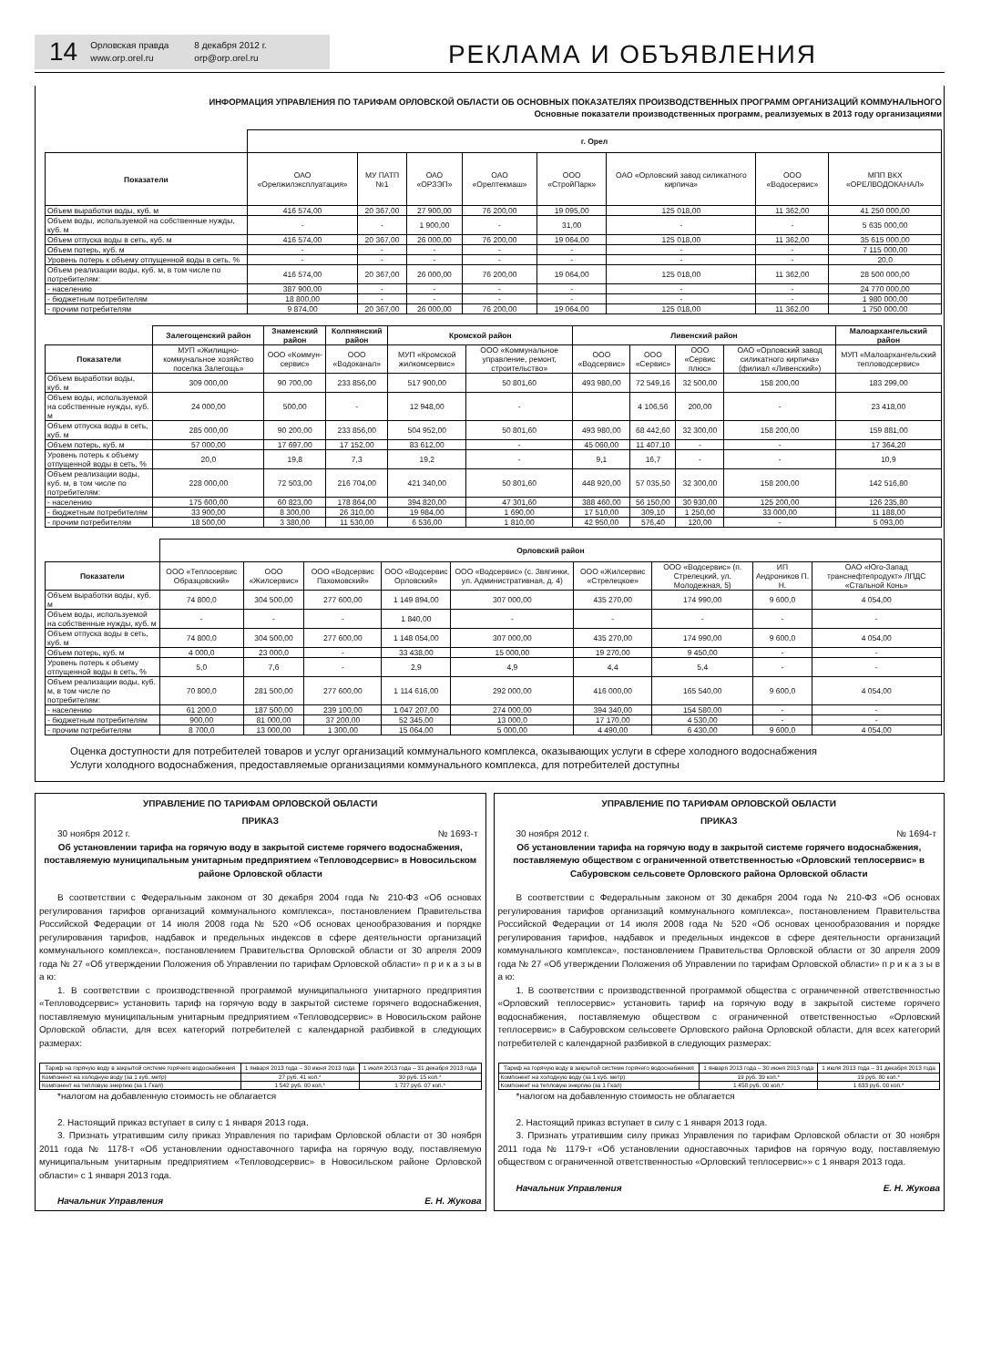14
Орловская правда
www.orp.orel.ru
8 декабря 2012 г.
orp@orp.orel.ru
РЕКЛАМА И ОБЪЯВЛЕНИЯ
ИНФОРМАЦИЯ УПРАВЛЕНИЯ ПО ТАРИФАМ ОРЛОВСКОЙ ОБЛАСТИ ОБ ОСНОВНЫХ ПОКАЗАТЕЛЯХ ПРОИЗВОДСТВЕННЫХ ПРОГРАММ ОРГАНИЗАЦИЙ КОММУНАЛЬНОГО
Основные показатели производственных программ, реализуемых в 2013 году организациями
| | г. Орел | | | | | | | |
| Показатели | ОАО «Орелжилэксплуатация» | МУ ПАТП №1 | ОАО «ОРЗЭП» | ОАО «Орелтекмаш» | ООО «СтройПарк» | ОАО «Орловский завод силикатного кирпича» | ООО «Водосервис» | МПП ВКХ «ОРЕЛВОДОКАНАЛ» |
| Объем выработки воды, куб. м | 416 574,00 | 20 367,00 | 27 900,00 | 76 200,00 | 19 095,00 | 125 018,00 | 11 362,00 | 41 250 000,00 |
| Объем воды, используемой на собственные нужды, куб. м | - | - | 1 900,00 | - | 31,00 | - | - | 5 635 000,00 |
| Объем отпуска воды в сеть, куб. м | 416 574,00 | 20 367,00 | 26 000,00 | 76 200,00 | 19 064,00 | 125 018,00 | 11 362,00 | 35 615 000,00 |
| Объем потерь, куб. м | - | - | - | - | - | - | - | 7 115 000,00 |
| Уровень потерь к объему отпущенной воды в сеть, % | - | - | - | - | - | - | - | 20,0 |
| Объем реализации воды, куб. м, в том числе по потребителям: | 416 574,00 | 20 367,00 | 26 000,00 | 76 200,00 | 19 064,00 | 125 018,00 | 11 362,00 | 28 500 000,00 |
| - населению | 387 900,00 | - | - | - | - | - | - | 24 770 000,00 |
| - бюджетным потребителям | 18 800,00 | - | - | - | - | - | - | 1 980 000,00 |
| - прочим потребителям | 9 874,00 | 20 367,00 | 26 000,00 | 76 200,00 | 19 064,00 | 125 018,00 | 11 362,00 | 1 750 000,00 |
| | Залегощенский район | Знаменский район | Колпнянский район | Кромской район | | Ливенский район | | | | Малоархангельский район |
| Показатели | МУП «Жилищно-коммунальное хозяйство поселка Залегощь» | ООО «Коммун-сервис» | ООО «Водоканал» | МУП «Кромской жилкомсервис» | ООО «Коммунальное управление, ремонт, строительство» | ООО «Водсервис» | ООО «Сервис» | ООО «Сервис плюс» | ОАО «Орловский завод силикатного кирпича» (филиал «Ливенский») | МУП «Малоархангельский тепловодсервис» |
| Объем выработки воды, куб. м | 309 000,00 | 90 700,00 | 233 856,00 | 517 900,00 | 50 801,60 | 493 980,00 | 72 549,16 | 32 500,00 | 158 200,00 | 183 299,00 |
| Объем воды, используемой на собственные нужды, куб. м | 24 000,00 | 500,00 | - | 12 948,00 | - | | 4 106,56 | 200,00 | - | 23 418,00 |
| Объем отпуска воды в сеть, куб. м | 285 000,00 | 90 200,00 | 233 856,00 | 504 952,00 | 50 801,60 | 493 980,00 | 68 442,60 | 32 300,00 | 158 200,00 | 159 881,00 |
| Объем потерь, куб. м | 57 000,00 | 17 697,00 | 17 152,00 | 83 612,00 | - | 45 060,00 | 11 407,10 | - | - | 17 364,20 |
| Уровень потерь к объему отпущенной воды в сеть, % | 20,0 | 19,8 | 7,3 | 19,2 | - | 9,1 | 16,7 | - | - | 10,9 |
| Объем реализации воды, куб. м, в том числе по потребителям: | 228 000,00 | 72 503,00 | 216 704,00 | 421 340,00 | 50 801,60 | 448 920,00 | 57 035,50 | 32 300,00 | 158 200,00 | 142 516,80 |
| - населению | 175 600,00 | 60 823,00 | 178 864,00 | 394 820,00 | 47 301,60 | 388 460,00 | 56 150,00 | 30 930,00 | 125 200,00 | 126 235,80 |
| - бюджетным потребителям | 33 900,00 | 8 300,00 | 26 310,00 | 19 984,00 | 1 690,00 | 17 510,00 | 309,10 | 1 250,00 | 33 000,00 | 11 188,00 |
| - прочим потребителям | 18 500,00 | 3 380,00 | 11 530,00 | 6 536,00 | 1 810,00 | 42 950,00 | 576,40 | 120,00 | - | 5 093,00 |
| | Орловский район | | | | | | | | |
| Показатели | ООО «Теплосервис Образцовский» | ООО «Жилсервис» | ООО «Водсервис Пахомовский» | ООО «Водсервис Орловский» | ООО «Водсервис» (с. Звягинки, ул. Административная, д. 4) | ООО «Жилсервис «Стрелецкое» | ООО «Водсервис» (п. Стрелецкий, ул. Молодежная, 5) | ИП Андроников П. Н. | ОАО «Юго-Запад транснефтепродукт» ЛПДС «Стальной Конь» |
| Объем выработки воды, куб. м | 74 800,0 | 304 500,00 | 277 600,00 | 1 149 894,00 | 307 000,00 | 435 270,00 | 174 990,00 | 9 600,0 | 4 054,00 |
| Объем воды, используемой на собственные нужды, куб. м | - | - | - | 1 840,00 | - | - | - | - | - |
| Объем отпуска воды в сеть, куб. м | 74 800,0 | 304 500,00 | 277 600,00 | 1 148 054,00 | 307 000,00 | 435 270,00 | 174 990,00 | 9 600,0 | 4 054,00 |
| Объем потерь, куб. м | 4 000,0 | 23 000,0 | - | 33 438,00 | 15 000,00 | 19 270,00 | 9 450,00 | - | - |
| Уровень потерь к объему отпущенной воды в сеть, % | 5,0 | 7,6 | - | 2,9 | 4,9 | 4,4 | 5,4 | - | - |
| Объем реализации воды, куб. м, в том числе по потребителям: | 70 800,0 | 281 500,00 | 277 600,00 | 1 114 616,00 | 292 000,00 | 416 000,00 | 165 540,00 | 9 600,0 | 4 054,00 |
| - населению | 61 200,0 | 187 500,00 | 239 100,00 | 1 047 207,00 | 274 000,00 | 394 340,00 | 154 580,00 | - | - |
| - бюджетным потребителям | 900,00 | 81 000,00 | 37 200,00 | 52 345,00 | 13 000,0 | 17 170,00 | 4 530,00 | - | - |
| - прочим потребителям | 8 700,0 | 13 000,00 | 1 300,00 | 15 064,00 | 5 000,00 | 4 490,00 | 6 430,00 | 9 600,0 | 4 054,00 |
Оценка доступности для потребителей товаров и услуг организаций коммунального комплекса, оказывающих услуги в сфере холодного водоснабжения
Услуги холодного водоснабжения, предоставляемые организациями коммунального комплекса, для потребителей доступны
УПРАВЛЕНИЕ ПО ТАРИФАМ ОРЛОВСКОЙ ОБЛАСТИ
ПРИКАЗ
30 ноября 2012 г. № 1693-т
Об установлении тарифа на горячую воду в закрытой системе горячего водоснабжения, поставляемую муниципальным унитарным предприятием «Тепловодсервис» в Новосильском районе Орловской области
В соответствии с Федеральным законом от 30 декабря 2004 года № 210-ФЗ «Об основах регулирования тарифов организаций коммунального комплекса», постановлением Правительства Российской Федерации от 14 июля 2008 года № 520 «Об основах ценообразования и порядке регулирования тарифов, надбавок и предельных индексов в сфере деятельности организаций коммунального комплекса», постановлением Правительства Орловской области от 30 апреля 2009 года № 27 «Об утверждении Положения об Управлении по тарифам Орловской области» п р и к а з ы в а ю:
1. В соответствии с производственной программой муниципального унитарного предприятия «Тепловодсервис» установить тариф на горячую воду в закрытой системе горячего водоснабжения, поставляемую муниципальным унитарным предприятием «Тепловодсервис» в Новосильском районе Орловской области, для всех категорий потребителей с календарной разбивкой в следующих размерах:
| Тариф на горячую воду в закрытой системе горячего водоснабжения | 1 января 2013 года – 30 июня 2013 года | 1 июля 2013 года – 31 декабря 2013 года |
| --- | --- | --- |
| Компонент на холодную воду (за 1 куб. метр) | 27 руб. 41 коп.* | 30 руб. 15 коп.* |
| Компонент на тепловую энергию (за 1 Гкал) | 1 542 руб. 00 коп.* | 1 727 руб. 07 коп.* |
*налогом на добавленную стоимость не облагается
2. Настоящий приказ вступает в силу с 1 января 2013 года.
3. Признать утратившим силу приказ Управления по тарифам Орловской области от 30 ноября 2011 года № 1178-т «Об установлении одноставочного тарифа на горячую воду, поставляемую муниципальным унитарным предприятием «Тепловодсервис» в Новосильском районе Орловской области» с 1 января 2013 года.
Начальник Управления Е. Н. Жукова
УПРАВЛЕНИЕ ПО ТАРИФАМ ОРЛОВСКОЙ ОБЛАСТИ
ПРИКАЗ
30 ноября 2012 г. № 1694-т
Об установлении тарифа на горячую воду в закрытой системе горячего водоснабжения, поставляемую обществом с ограниченной ответственностью «Орловский теплосервис» в Сабуровском сельсовете Орловского района Орловской области
В соответствии с Федеральным законом от 30 декабря 2004 года № 210-ФЗ «Об основах регулирования тарифов организаций коммунального комплекса», постановлением Правительства Российской Федерации от 14 июля 2008 года № 520 «Об основах ценообразования и порядке регулирования тарифов, надбавок и предельных индексов в сфере деятельности организаций коммунального комплекса», постановлением Правительства Орловской области от 30 апреля 2009 года № 27 «Об утверждении Положения об Управлении по тарифам Орловской области» п р и к а з ы в а ю:
1. В соответствии с производственной программой общества с ограниченной ответственностью «Орловский теплосервис» установить тариф на горячую воду в закрытой системе горячего водоснабжения, поставляемую обществом с ограниченной ответственностью «Орловский теплосервис» в Сабуровском сельсовете Орловского района Орловской области, для всех категорий потребителей с календарной разбивкой в следующих размерах:
| Тариф на горячую воду в закрытой системе горячего водоснабжения | 1 января 2013 года – 30 июня 2013 года | 1 июля 2013 года – 31 декабря 2013 года |
| --- | --- | --- |
| Компонент на холодную воду (за 1 куб. метр) | 19 руб. 39 коп.* | 19 руб. 80 коп.* |
| Компонент на тепловую энергию (за 1 Гкал) | 1 458 руб. 00 коп.* | 1 633 руб. 00 коп.* |
*налогом на добавленную стоимость не облагается
2. Настоящий приказ вступает в силу с 1 января 2013 года.
3. Признать утратившим силу приказ Управления по тарифам Орловской области от 30 ноября 2011 года № 1179-т «Об установлении одноставочных тарифов на горячую воду, поставляемую обществом с ограниченной ответственностью «Орловский теплосервис»» с 1 января 2013 года.
Начальник Управления Е. Н. Жукова